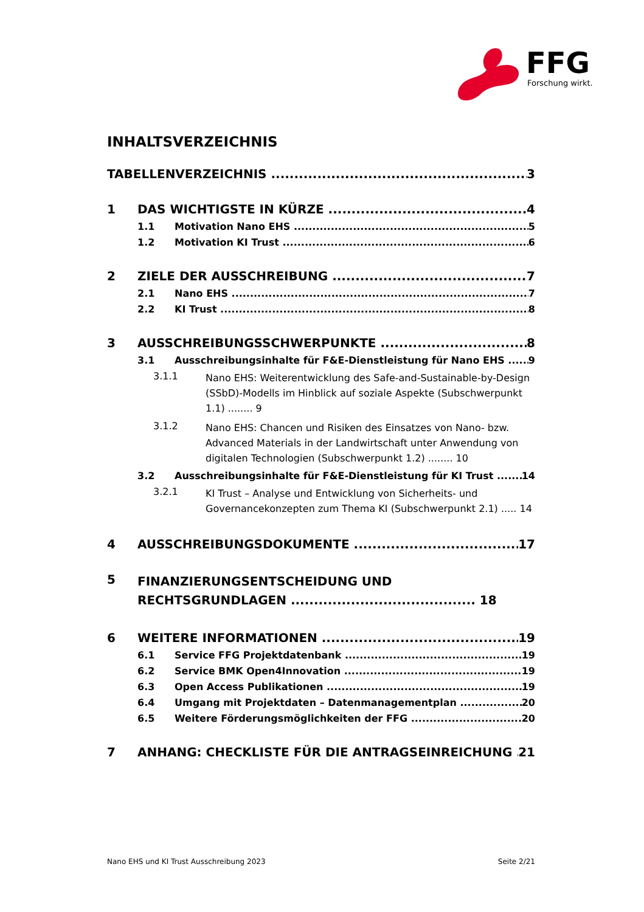FFG
Forschung wirkt.
INHALTSVERZEICHNIS
TABELLENVERZEICHNIS 3
1 DAS WICHTIGSTE IN KÜRZE 4
1.1 Motivation Nano EHS 5
1.2 Motivation KI Trust 6
2 ZIELE DER AUSSCHREIBUNG 7
2.1 Nano EHS 7
2.2 KI Trust 8
3 AUSSCHREIBUNGSSCHWERPUNKTE 8
3.1 Ausschreibungsinhalte für F&E-Dienstleistung für Nano EHS 9
3.1.1 Nano EHS: Weiterentwicklung des Safe-and-Sustainable-by-Design (SSbD)-Modells im Hinblick auf soziale Aspekte (Subschwerpunkt 1.1) ........ 9
3.1.2 Nano EHS: Chancen und Risiken des Einsatzes von Nano- bzw. Advanced Materials in der Landwirtschaft unter Anwendung von digitalen Technologien (Subschwerpunkt 1.2) ........ 10
3.2 Ausschreibungsinhalte für F&E-Dienstleistung für KI Trust 14
3.2.1 KI Trust – Analyse und Entwicklung von Sicherheits- und Governancekonzepten zum Thema KI (Subschwerpunkt 2.1) ..... 14
4 AUSSCHREIBUNGSDOKUMENTE 17
5 FINANZIERUNGSENTSCHEIDUNG UND RECHTSGRUNDLAGEN ........................................ 18
6 WEITERE INFORMATIONEN 19
6.1 Service FFG Projektdatenbank 19
6.2 Service BMK Open4Innovation 19
6.3 Open Access Publikationen 19
6.4 Umgang mit Projektdaten – Datenmanagementplan 20
6.5 Weitere Förderungsmöglichkeiten der FFG 20
7 ANHANG: CHECKLISTE FÜR DIE ANTRAGSEINREICHUNG 21
Nano EHS und KI Trust Ausschreibung 2023 Seite 2/21